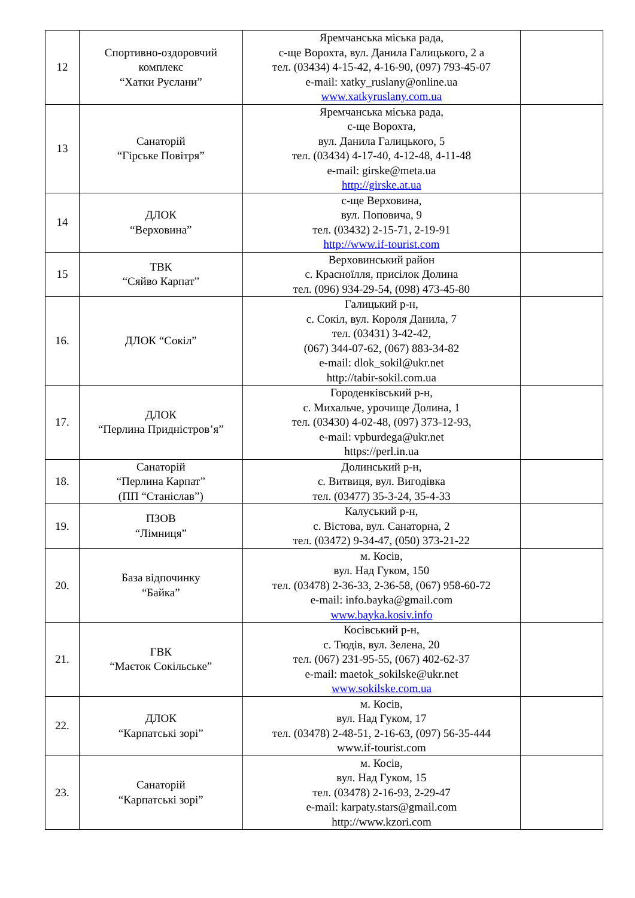| 12 | Спортивно-оздоровчий комплекс “Хатки Руслани” | Яремчанська міська рада, с-ще Ворохта, вул. Данила Галицького, 2 а тел. (03434) 4-15-42, 4-16-90, (097) 793-45-07 e-mail: xatky_ruslany@online.ua www.xatkyruslany.com.ua | |
| 13 | Санаторій “Гірське Повітря” | Яремчанська міська рада, с-ще Ворохта, вул. Данила Галицького, 5 тел. (03434) 4-17-40, 4-12-48, 4-11-48 e-mail: girske@meta.ua http://girske.at.ua | |
| 14 | ДЛОК “Верховина” | с-ще Верховина, вул. Поповича, 9 тел. (03432) 2-15-71, 2-19-91 http://www.if-tourist.com | |
| 15 | ТВК “Сяйво Карпат” | Верховинський район с. Красноїлля, присілок Долина тел. (096) 934-29-54, (098) 473-45-80 | |
| 16. | ДЛОК “Сокіл” | Галицький р-н, с. Сокіл, вул. Короля Данила, 7 тел. (03431) 3-42-42, (067) 344-07-62, (067) 883-34-82 e-mail: dlok_sokil@ukr.net http://tabir-sokil.com.ua | |
| 17. | ДЛОК “Перлина Придністров’я” | Городенківський р-н, с. Михальче, урочище Долина, 1 тел. (03430) 4-02-48, (097) 373-12-93, e-mail: vpburdega@ukr.net https://perl.in.ua | |
| 18. | Санаторій “Перлина Карпат” (ПП “Станіслав”) | Долинський р-н, с. Витвиця, вул. Вигодівка тел. (03477) 35-3-24, 35-4-33 | |
| 19. | ПЗОВ “Лімниця” | Калуський р-н, с. Вістова, вул. Санаторна, 2 тел. (03472) 9-34-47, (050) 373-21-22 | |
| 20. | База відпочинку “Байка” | м. Косів, вул. Над Гуком, 150 тел. (03478) 2-36-33, 2-36-58, (067) 958-60-72 e-mail: info.bayka@gmail.com www.bayka.kosiv.info | |
| 21. | ГВК “Маєток Сокільське” | Косівський р-н, с. Тюдів, вул. Зелена, 20 тел. (067) 231-95-55, (067) 402-62-37 e-mail: maetok_sokilske@ukr.net www.sokilske.com.ua | |
| 22. | ДЛОК “Карпатські зорі” | м. Косів, вул. Над Гуком, 17 тел. (03478) 2-48-51, 2-16-63, (097) 56-35-444 www.if-tourist.com | |
| 23. | Санаторій “Карпатські зорі” | м. Косів, вул. Над Гуком, 15 тел. (03478) 2-16-93, 2-29-47 e-mail: karpaty.stars@gmail.com http://www.kzori.com | |